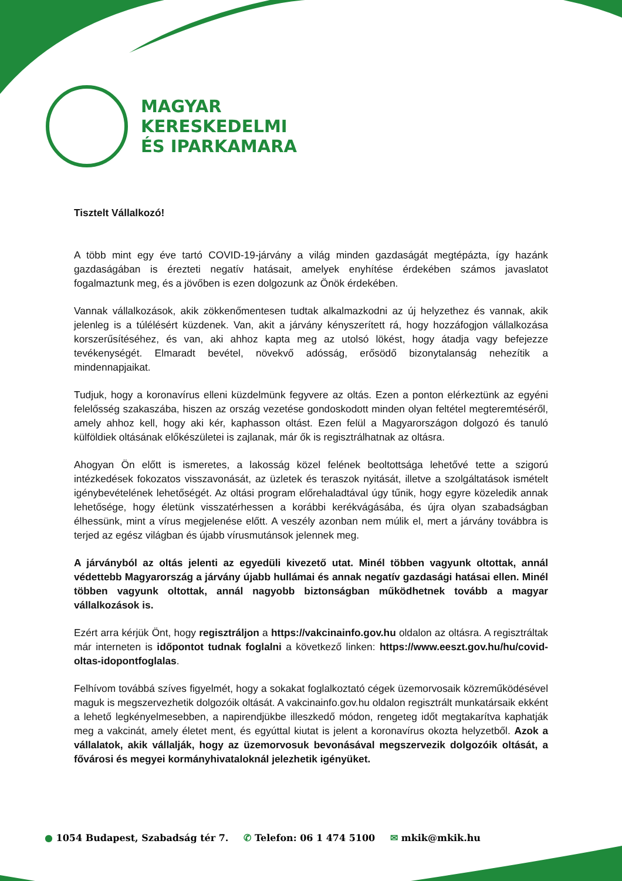MAGYAR
KERESKEDELMI
ÉS IPARKAMARA
Tisztelt Vállalkozó!
A több mint egy éve tartó COVID-19-járvány a világ minden gazdaságát megtépázta, így hazánk gazdaságában is érezteti negatív hatásait, amelyek enyhítése érdekében számos javaslatot fogalmaztunk meg, és a jövőben is ezen dolgozunk az Önök érdekében.
Vannak vállalkozások, akik zökkenőmentesen tudtak alkalmazkodni az új helyzethez és vannak, akik jelenleg is a túlélésért küzdenek. Van, akit a járvány kényszerített rá, hogy hozzáfogjon vállalkozása korszerűsítéséhez, és van, aki ahhoz kapta meg az utolsó lökést, hogy átadja vagy befejezze tevékenységét. Elmaradt bevétel, növekvő adósság, erősödő bizonytalanság nehezítik a mindennapjaikat.
Tudjuk, hogy a koronavírus elleni küzdelmünk fegyvere az oltás. Ezen a ponton elérkeztünk az egyéni felelősség szakaszába, hiszen az ország vezetése gondoskodott minden olyan feltétel megteremtéséről, amely ahhoz kell, hogy aki kér, kaphasson oltást. Ezen felül a Magyarországon dolgozó és tanuló külföldiek oltásának előkészületei is zajlanak, már ők is regisztrálhatnak az oltásra.
Ahogyan Ön előtt is ismeretes, a lakosság közel felének beoltottsága lehetővé tette a szigorú intézkedések fokozatos visszavonását, az üzletek és teraszok nyitását, illetve a szolgáltatások ismételt igénybevételének lehetőségét. Az oltási program előrehaladtával úgy tűnik, hogy egyre közeledik annak lehetősége, hogy életünk visszatérhessen a korábbi kerékvágásába, és újra olyan szabadságban élhessünk, mint a vírus megjelenése előtt. A veszély azonban nem múlik el, mert a járvány továbbra is terjed az egész világban és újabb vírusmutánsok jelennek meg.
A járványból az oltás jelenti az egyedüli kivezető utat. Minél többen vagyunk oltottak, annál védettebb Magyarország a járvány újabb hullámai és annak negatív gazdasági hatásai ellen. Minél többen vagyunk oltottak, annál nagyobb biztonságban működhetnek tovább a magyar vállalkozások is.
Ezért arra kérjük Önt, hogy regisztráljon a https://vakcinainfo.gov.hu oldalon az oltásra. A regisztráltak már interneten is időpontot tudnak foglalni a következő linken: https://www.eeszt.gov.hu/hu/covid-oltas-idopontfoglalas.
Felhívom továbbá szíves figyelmét, hogy a sokakat foglalkoztató cégek üzemorvosaik közreműködésével maguk is megszervezhetik dolgozóik oltását. A vakcinainfo.gov.hu oldalon regisztrált munkatársaik ekként a lehető legkényelmesebben, a napirendjükbe illeszkedő módon, rengeteg időt megtakarítva kaphatják meg a vakcinát, amely életet ment, és egyúttal kiutat is jelent a koronavírus okozta helyzetből. Azok a vállalatok, akik vállalják, hogy az üzemorvosuk bevonásával megszervezik dolgozóik oltását, a fővárosi és megyei kormányhivataloknál jelezhetik igényüket.
● 1054 Budapest, Szabadság tér 7. ✆ Telefon: 06 1 474 5100 ✉ mkik@mkik.hu